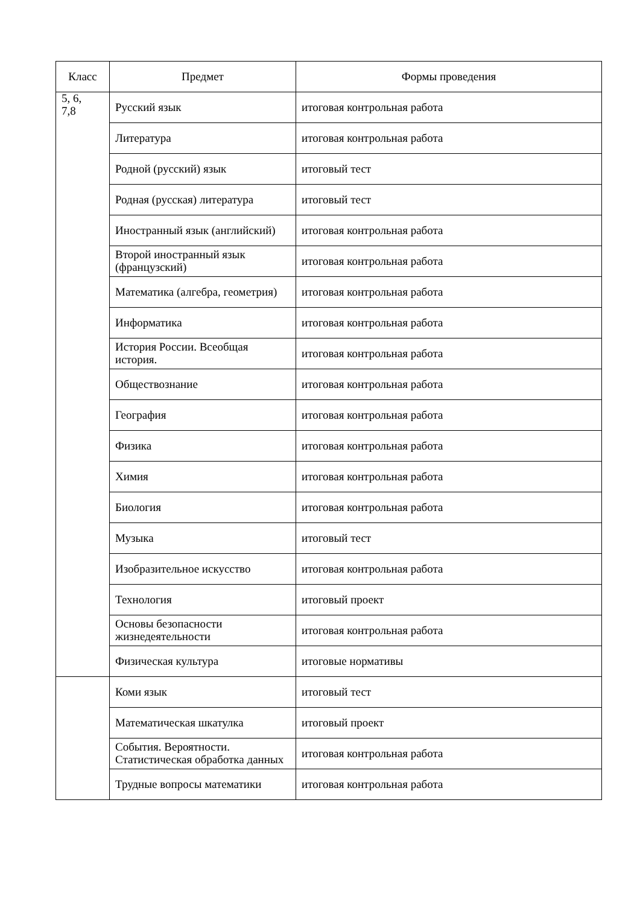| Класс | Предмет | Формы проведения |
| --- | --- | --- |
| 5, 6, 7,8 | Русский язык | итоговая контрольная работа |
| | Литература | итоговая контрольная работа |
| | Родной (русский) язык | итоговый тест |
| | Родная (русская) литература | итоговый тест |
| | Иностранный язык (английский) | итоговая контрольная работа |
| | Второй иностранный язык (французский) | итоговая контрольная работа |
| | Математика (алгебра, геометрия) | итоговая контрольная работа |
| | Информатика | итоговая контрольная работа |
| | История России. Всеобщая история. | итоговая контрольная работа |
| | Обществознание | итоговая контрольная работа |
| | География | итоговая контрольная работа |
| | Физика | итоговая контрольная работа |
| | Химия | итоговая контрольная работа |
| | Биология | итоговая контрольная работа |
| | Музыка | итоговый тест |
| | Изобразительное искусство | итоговая контрольная работа |
| | Технология | итоговый проект |
| | Основы безопасности жизнедеятельности | итоговая контрольная работа |
| | Физическая культура | итоговые нормативы |
| | Коми язык | итоговый тест |
| | Математическая шкатулка | итоговый проект |
| | События. Вероятности. Статистическая обработка данных | итоговая контрольная работа |
| | Трудные вопросы математики | итоговая контрольная работа |